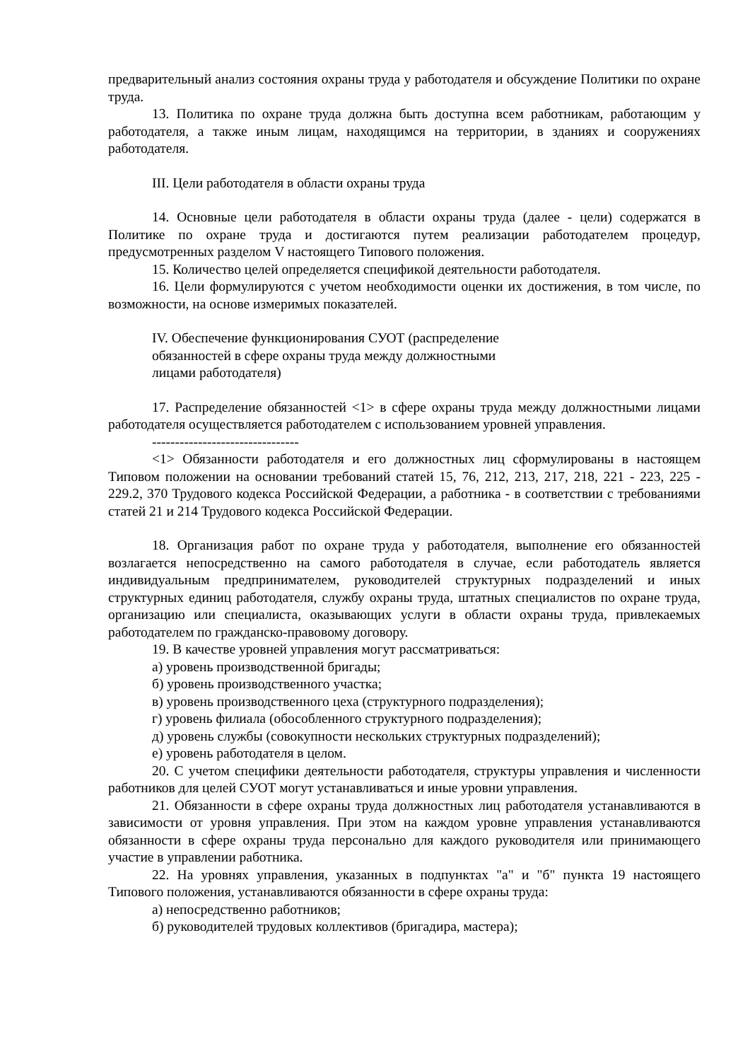предварительный анализ состояния охраны труда у работодателя и обсуждение Политики по охране труда.
13. Политика по охране труда должна быть доступна всем работникам, работающим у работодателя, а также иным лицам, находящимся на территории, в зданиях и сооружениях работодателя.
III. Цели работодателя в области охраны труда
14. Основные цели работодателя в области охраны труда (далее - цели) содержатся в Политике по охране труда и достигаются путем реализации работодателем процедур, предусмотренных разделом V настоящего Типового положения.
15. Количество целей определяется спецификой деятельности работодателя.
16. Цели формулируются с учетом необходимости оценки их достижения, в том числе, по возможности, на основе измеримых показателей.
IV. Обеспечение функционирования СУОТ (распределение
обязанностей в сфере охраны труда между должностными
лицами работодателя)
17. Распределение обязанностей <1> в сфере охраны труда между должностными лицами работодателя осуществляется работодателем с использованием уровней управления.
--------------------------------
<1> Обязанности работодателя и его должностных лиц сформулированы в настоящем Типовом положении на основании требований статей 15, 76, 212, 213, 217, 218, 221 - 223, 225 - 229.2, 370 Трудового кодекса Российской Федерации, а работника - в соответствии с требованиями статей 21 и 214 Трудового кодекса Российской Федерации.
18. Организация работ по охране труда у работодателя, выполнение его обязанностей возлагается непосредственно на самого работодателя в случае, если работодатель является индивидуальным предпринимателем, руководителей структурных подразделений и иных структурных единиц работодателя, службу охраны труда, штатных специалистов по охране труда, организацию или специалиста, оказывающих услуги в области охраны труда, привлекаемых работодателем по гражданско-правовому договору.
19. В качестве уровней управления могут рассматриваться:
а) уровень производственной бригады;
б) уровень производственного участка;
в) уровень производственного цеха (структурного подразделения);
г) уровень филиала (обособленного структурного подразделения);
д) уровень службы (совокупности нескольких структурных подразделений);
е) уровень работодателя в целом.
20. С учетом специфики деятельности работодателя, структуры управления и численности работников для целей СУОТ могут устанавливаться и иные уровни управления.
21. Обязанности в сфере охраны труда должностных лиц работодателя устанавливаются в зависимости от уровня управления. При этом на каждом уровне управления устанавливаются обязанности в сфере охраны труда персонально для каждого руководителя или принимающего участие в управлении работника.
22. На уровнях управления, указанных в подпунктах "а" и "б" пункта 19 настоящего Типового положения, устанавливаются обязанности в сфере охраны труда:
а) непосредственно работников;
б) руководителей трудовых коллективов (бригадира, мастера);